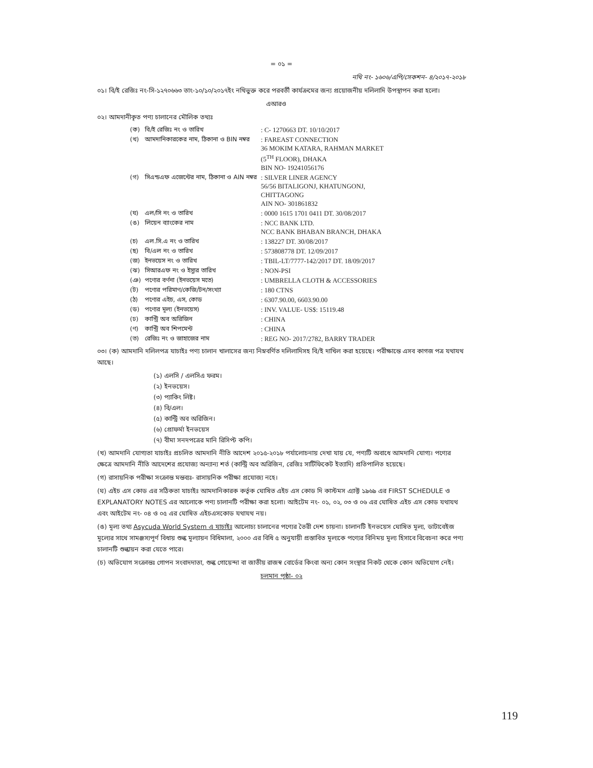= ০১ =
নথি নং- ১৬০৬/এপি/সেকশন- ৪/২০১৭-২০১৮
০১। বি/ই রেজিঃ নং-সি-১২৭০৬৬৩ তাং-১০/১০/২০১৭ইং নথিভুক্ত করে পরবর্তী কার্যক্রমের জন্য প্রয়োজনীয় দলিলাদি উপস্থাপন করা হলো।
এআরও
০২। আমদানীকৃত পণ্য চালানের মৌলিক তথ্যঃ
| (ক) | বি/ই রেজিঃ নং ও তারিখ | : C- 1270663 DT. 10/10/2017 |
| (খ) | আমদানিকারকের নাম, ঠিকানা ও BIN নম্বর | : FAREAST CONNECTION 36 MOKIM KATARA, RAHMAN MARKET (5<sup>TH</sup> FLOOR), DHAKA BIN NO- 19241056176 |
| (গ) | সিএন্ডএফ এজেন্টের নাম, ঠিকানা ও AIN নম্বর | : SILVER LINER AGENCY 56/56 BITALIGONJ, KHATUNGONJ, CHITTAGONG AIN NO- 301861832 |
| (ঘ) | এল/সি নং ও তারিখ | : 0000 1615 1701 0411 DT. 30/08/2017 |
| (ঙ) | লিয়েন ব্যাংকের নাম | : NCC BANK LTD. NCC BANK BHABAN BRANCH, DHAKA |
| (চ) | এল.সি.এ নং ও তারিখ | : 138227 DT. 30/08/2017 |
| (ছ) | বি/এল নং ও তারিখ | : 573808778 DT. 12/09/2017 |
| (জ) | ইনভয়েস নং ও তারিখ | : TBIL-LT/7777-142/2017 DT. 18/09/2017 |
| (ঝ) | সিআরএফ নং ও ইস্যুর তারিখ | : NON-PSI |
| (ঞ) | পণ্যের বর্ণনা (ইনভয়েস মতে) | : UMBRELLA CLOTH & ACCESSORIES |
| (ট) | পণ্যের পরিমাণ/কেজি/টন/সংখ্যা | : 180 CTNS |
| (ঠ) | পণ্যের এইচ, এস, কোড | : 6307.90.00, 6603.90.00 |
| (ড) | পণ্যের মূল্য (ইনভয়েস) | : INV. VALUE- US$: 15119.48 |
| (ঢ) | কান্ট্রি অব অরিজিন | : CHINA |
| (ণ) | কান্ট্রি অব শিপমেন্ট | : CHINA |
| (ত) | রেজিঃ নং ও জাহাজের নাম | : REG NO- 2017/2782, BARRY TRADER |
০৩। (ক) আমদানি দলিলপত্র যাচাইঃ পণ্য চালান খালাসের জন্য নিম্নবর্ণিত দলিলাদিসহ বি/ই দাখিল করা হয়েছে। পরীক্ষান্তে এসব কাগজ পত্র যথাযথ আছে।
(১) এলসি / এলসিএ ফরম।
(২) ইনভয়েস।
(৩) প্যাকিং লিষ্ট।
(৪) বি/এল।
(৫) কান্ট্রি অব অরিজিন।
(৬) প্রোফর্মা ইনভয়েস
(৭) বীমা সনদপত্রের মানি রিসিপ্ট কপি।
(খ) আমদানি যোগ্যতা যাচাইঃ প্রচলিত আমদানি নীতি আদেশ ২০১৫-২০১৮ পর্যালোচনায় দেখা যায় যে, পণ্যটি অবাধে আমদানি যোগ্য। পণ্যের ক্ষেত্রে আমদানি নীতি আদেশের প্রযোজ্য অন্যান্য শর্ত (কান্ট্রি অব অরিজিন, রেজিঃ সার্টিফিকেট ইত্যাদি) প্রতিপালিত হয়েছে।
(গ) রাসায়নিক পরীক্ষা সংক্রান্ত মন্তব্যঃ- রাসায়নিক পরীক্ষা প্রযোজ্য নহে।
(ঘ) এইচ এস কোড এর সঠিকতা যাচাইঃ আমদানিকারক কর্তৃক ঘোষিত এইচ এস কোড দি কাস্টমস এ্যাক্ট ১৯৬৯ এর FIRST SCHEDULE ও EXPLANATORY NOTES এর আলোকে পণ্য চালানটি পরীক্ষা করা হলো। আইটেম নং- ০১, ০২, ০৩ ও ০৬ এর ঘোষিত এইচ এস কোড যথাযথ এবং আইটেম নং- ০৪ ও ০৫ এর ঘোষিত এইচএসকোড যথাযথ নয়।
(ঙ) মূল্য তথ্য Asycuda World System এ যাচাইঃ আলোচ্য চালানের পণ্যের তৈরী দেশ চায়না। চালানটি ইনভয়েস ঘোষিত মূল্য, ডাটাবেইজ মূল্যের সাথে সামঞ্জস্যপূর্ণ বিধায় শুল্ক মূল্যায়ন বিধিমালা, ২০০০ এর বিধি ৫ অনুযায়ী প্রস্তাবিত মূল্যকে পণ্যের বিনিময় মূল্য হিসাবে বিবেচনা করে পণ্য চালানটি শুল্কায়ন করা যেতে পারে।
(চ) অভিযোগ সংক্রান্তঃ গোপন সংবাদদাতা, শুল্ক গোয়েন্দা বা জাতীয় রাজস্ব বোর্ডের কিংবা অন্য কোন সংস্থার নিকট থেকে কোন অভিযোগ নেই।
চলমান পৃষ্ঠা- ০২
119